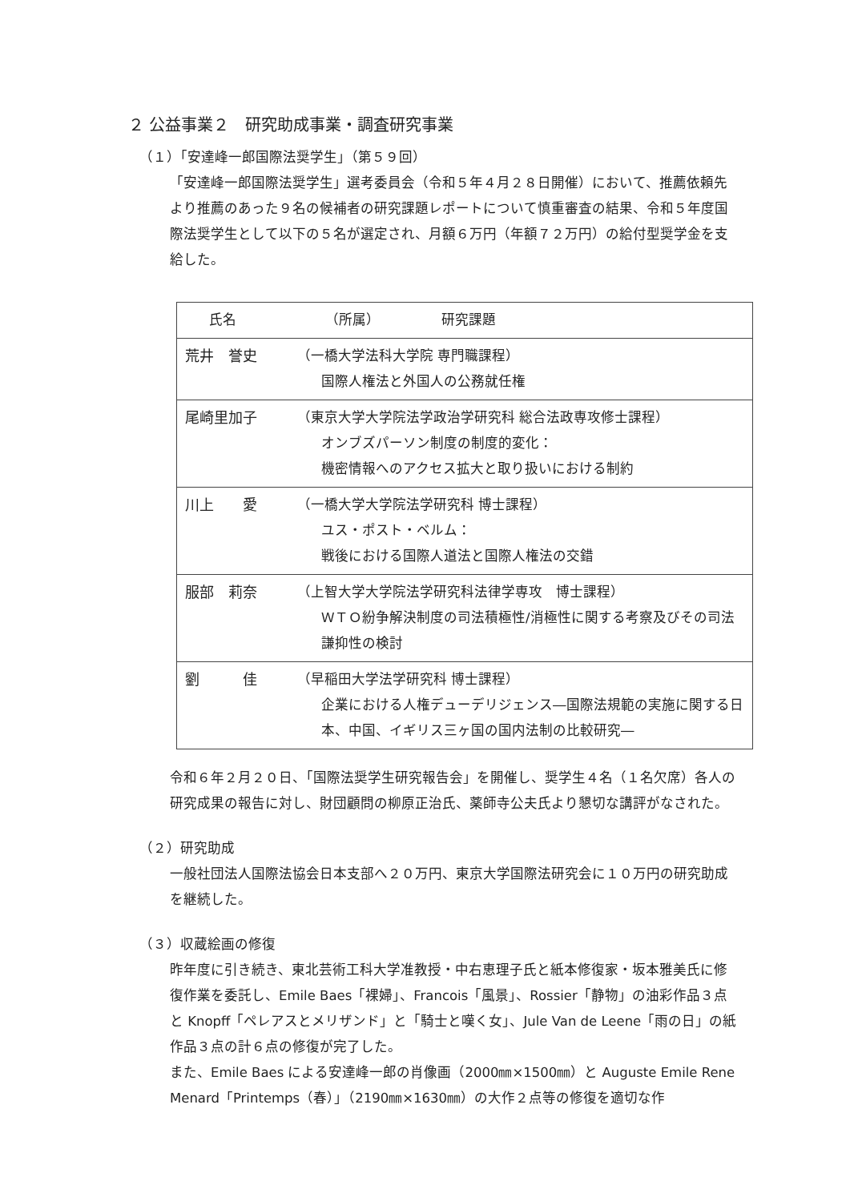２ 公益事業２　研究助成事業・調査研究事業
（１）「安達峰一郎国際法奨学生」（第５９回）
「安達峰一郎国際法奨学生」選考委員会（令和５年４月２８日開催）において、推薦依頼先より推薦のあった９名の候補者の研究課題レポートについて慎重審査の結果、令和５年度国際法奨学生として以下の５名が選定され、月額６万円（年額７２万円）の給付型奨学金を支給した。
| 氏名 （所属） 研究課題 | |
| --- | --- |
| 荒井 誉史 | （一橋大学法科大学院 専門職課程） 国際人権法と外国人の公務就任権 |
| 尾崎里加子 | （東京大学大学院法学政治学研究科 総合法政専攻修士課程） オンブズパーソン制度の制度的変化： 機密情報へのアクセス拡大と取り扱いにおける制約 |
| 川上 愛 | （一橋大学大学院法学研究科 博士課程） ユス・ポスト・ベルム： 戦後における国際人道法と国際人権法の交錯 |
| 服部 莉奈 | （上智大学大学院法学研究科法律学専攻 博士課程） ＷＴＯ紛争解決制度の司法積極性/消極性に関する考察及びその司法謙抑性の検討 |
| 劉 佳 | （早稲田大学法学研究科 博士課程） 企業における人権デューデリジェンス―国際法規範の実施に関する日本、中国、イギリス三ヶ国の国内法制の比較研究― |
令和６年２月２０日、「国際法奨学生研究報告会」を開催し、奨学生４名（１名欠席）各人の研究成果の報告に対し、財団顧問の柳原正治氏、薬師寺公夫氏より懇切な講評がなされた。
（２）研究助成
一般社団法人国際法協会日本支部へ２０万円、東京大学国際法研究会に１０万円の研究助成を継続した。
（３）収蔵絵画の修復
昨年度に引き続き、東北芸術工科大学准教授・中右恵理子氏と紙本修復家・坂本雅美氏に修復作業を委託し、Emile Baes「裸婦」、Francois「風景」、Rossier「静物」の油彩作品３点と Knopff「ペレアスとメリザンド」と「騎士と嘆く女」、Jule Van de Leene「雨の日」の紙作品３点の計６点の修復が完了した。
また、Emile Baes による安達峰一郎の肖像画（2000㎜×1500㎜）と Auguste Emile Rene Menard「Printemps（春）」（2190㎜×1630㎜）の大作２点等の修復を適切な作